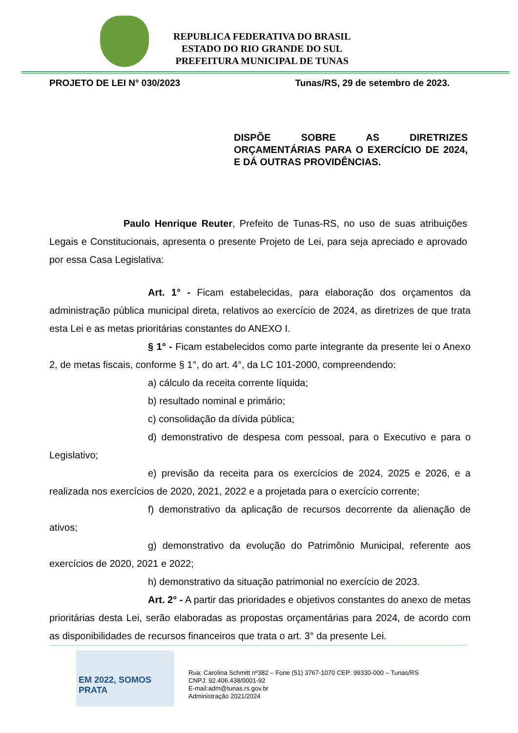REPUBLICA FEDERATIVA DO BRASIL
ESTADO DO RIO GRANDE DO SUL
PREFEITURA MUNICIPAL DE TUNAS
PROJETO DE LEI N° 030/2023 Tunas/RS, 29 de setembro de 2023.
DISPÕE SOBRE AS DIRETRIZES ORÇAMENTÁRIAS PARA O EXERCÍCIO DE 2024, E DÁ OUTRAS PROVIDÊNCIAS.
Paulo Henrique Reuter, Prefeito de Tunas-RS, no uso de suas atribuições Legais e Constitucionais, apresenta o presente Projeto de Lei, para seja apreciado e aprovado por essa Casa Legislativa:
Art. 1° - Ficam estabelecidas, para elaboração dos orçamentos da administração pública municipal direta, relativos ao exercício de 2024, as diretrizes de que trata esta Lei e as metas prioritárias constantes do ANEXO I.
§ 1° - Ficam estabelecidos como parte integrante da presente lei o Anexo 2, de metas fiscais, conforme § 1°, do art. 4°, da LC 101-2000, compreendendo:
a) cálculo da receita corrente líquida;
b) resultado nominal e primário;
c) consolidação da dívida pública;
d) demonstrativo de despesa com pessoal, para o Executivo e para o Legislativo;
e) previsão da receita para os exercícios de 2024, 2025 e 2026, e a realizada nos exercícios de 2020, 2021, 2022 e a projetada para o exercício corrente;
f) demonstrativo da aplicação de recursos decorrente da alienação de ativos;
g) demonstrativo da evolução do Patrimônio Municipal, referente aos exercícios de 2020, 2021 e 2022;
h) demonstrativo da situação patrimonial no exercício de 2023.
Art. 2° - A partir das prioridades e objetivos constantes do anexo de metas prioritárias desta Lei, serão elaboradas as propostas orçamentárias para 2024, de acordo com as disponibilidades de recursos financeiros que trata o art. 3° da presente Lei.
EM 2022, SOMOS
PRATA
Rua: Carolina Schmitt nº382 – Fone (51) 3767-1070 CEP: 99330-000 – Tunas/RS
CNPJ: 92.406.438/0001-92
E-mail:adm@tunas.rs.gov.br
Administração 2021/2024